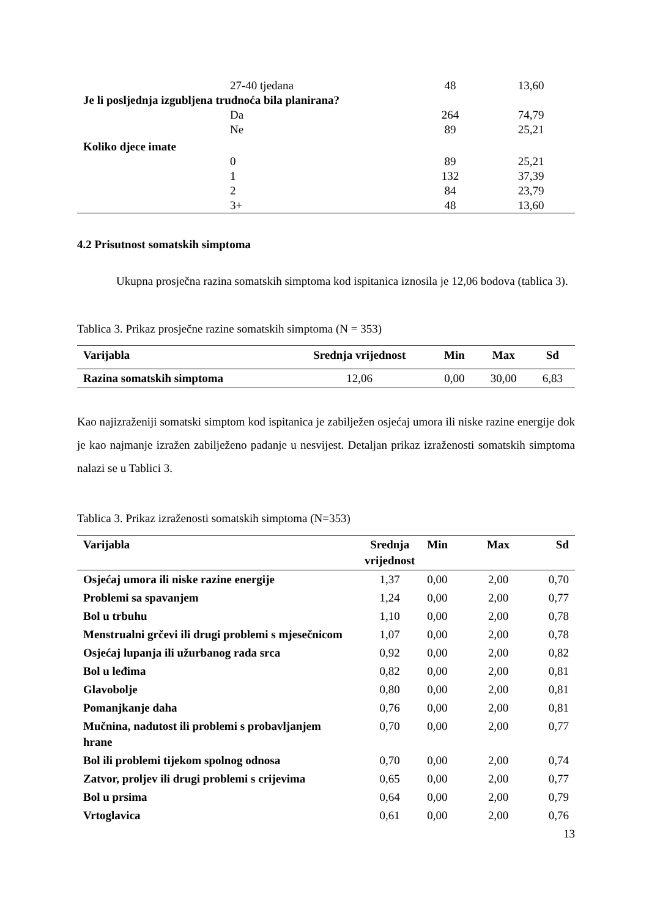| | 27-40 tjedana | 48 | 13,60 |
| Je li posljednja izgubljena trudnoća bila planirana? | | | |
| | Da | 264 | 74,79 |
| | Ne | 89 | 25,21 |
| Koliko djece imate | | | |
| | 0 | 89 | 25,21 |
| | 1 | 132 | 37,39 |
| | 2 | 84 | 23,79 |
| | 3+ | 48 | 13,60 |
4.2 Prisutnost somatskih simptoma
Ukupna prosječna razina somatskih simptoma kod ispitanica iznosila je 12,06 bodova (tablica 3).
Tablica 3. Prikaz prosječne razine somatskih simptoma (N = 353)
| Varijabla | Srednja vrijednost | Min | Max | Sd |
| --- | --- | --- | --- | --- |
| Razina somatskih simptoma | 12,06 | 0,00 | 30,00 | 6,83 |
Kao najizraženiji somatski simptom kod ispitanica je zabilježen osjećaj umora ili niske razine energije dok je kao najmanje izražen zabilježeno padanje u nesvijest. Detaljan prikaz izraženosti somatskih simptoma nalazi se u Tablici 3.
Tablica 3. Prikaz izraženosti somatskih simptoma (N=353)
| Varijabla | Srednja vrijednost | Min | Max | Sd |
| --- | --- | --- | --- | --- |
| Osjećaj umora ili niske razine energije | 1,37 | 0,00 | 2,00 | 0,70 |
| Problemi sa spavanjem | 1,24 | 0,00 | 2,00 | 0,77 |
| Bol u trbuhu | 1,10 | 0,00 | 2,00 | 0,78 |
| Menstrualni grčevi ili drugi problemi s mjesečnicom | 1,07 | 0,00 | 2,00 | 0,78 |
| Osjećaj lupanja ili užurbanog rada srca | 0,92 | 0,00 | 2,00 | 0,82 |
| Bol u leđima | 0,82 | 0,00 | 2,00 | 0,81 |
| Glavobolje | 0,80 | 0,00 | 2,00 | 0,81 |
| Pomanjkanje daha | 0,76 | 0,00 | 2,00 | 0,81 |
| Mučnina, nadutost ili problemi s probavljanjem hrane | 0,70 | 0,00 | 2,00 | 0,77 |
| Bol ili problemi tijekom spolnog odnosa | 0,70 | 0,00 | 2,00 | 0,74 |
| Zatvor, proljev ili drugi problemi s crijevima | 0,65 | 0,00 | 2,00 | 0,77 |
| Bol u prsima | 0,64 | 0,00 | 2,00 | 0,79 |
| Vrtoglavica | 0,61 | 0,00 | 2,00 | 0,76 |
13